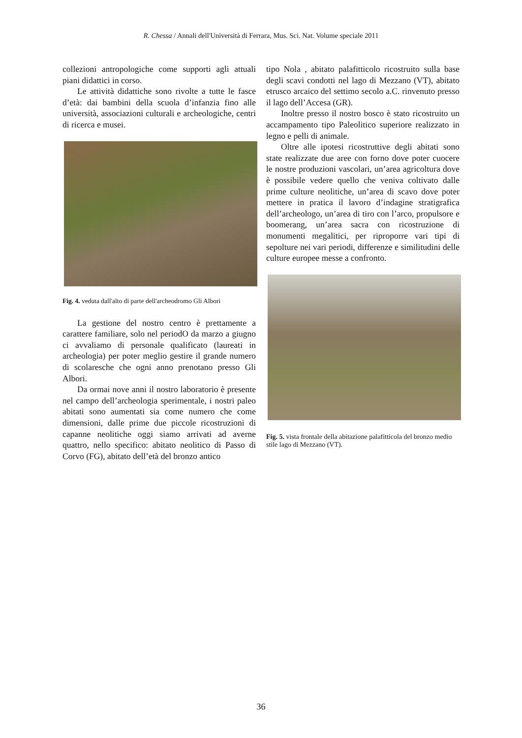R. Chessa / Annali dell'Università di Ferrara, Mus. Sci. Nat. Volume speciale 2011
collezioni antropologiche come supporti agli attuali piani didattici in corso.
Le attività didattiche sono rivolte a tutte le fasce d’età: dai bambini della scuola d’infanzia fino alle università, associazioni culturali e archeologiche, centri di ricerca e musei.
Fig. 4. veduta dall'alto di parte dell'archeodromo Gli Albori
La gestione del nostro centro è prettamente a carattere familiare, solo nel periodO da marzo a giugno ci avvaliamo di personale qualificato (laureati in archeologia) per poter meglio gestire il grande numero di scolaresche che ogni anno prenotano presso Gli Albori.
Da ormai nove anni il nostro laboratorio è presente nel campo dell’archeologia sperimentale, i nostri paleo abitati sono aumentati sia come numero che come dimensioni, dalle prime due piccole ricostruzioni di capanne neolitiche oggi siamo arrivati ad averne quattro, nello specifico: abitato neolitico di Passo di Corvo (FG), abitato dell’età del bronzo antico
tipo Nola , abitato palafitticolo ricostruito sulla base degli scavi condotti nel lago di Mezzano (VT), abitato etrusco arcaico del settimo secolo a.C. rinvenuto presso il lago dell’Accesa (GR).
Inoltre presso il nostro bosco è stato ricostruito un accampamento tipo Paleolitico superiore realizzato in legno e pelli di animale.
Oltre alle ipotesi ricostruttive degli abitati sono state realizzate due aree con forno dove poter cuocere le nostre produzioni vascolari, un’area agricoltura dove è possibile vedere quello che veniva coltivato dalle prime culture neolitiche, un’area di scavo dove poter mettere in pratica il lavoro d’indagine stratigrafica dell’archeologo, un’area di tiro con l’arco, propulsore e boomerang, un’area sacra con ricostruzione di monumenti megalitici, per riproporre vari tipi di sepolture nei vari periodi, differenze e similitudini delle culture europee messe a confronto.
Fig. 5. vista frontale della abitazione palafitticola del bronzo medio stile lago di Mezzano (VT).
36